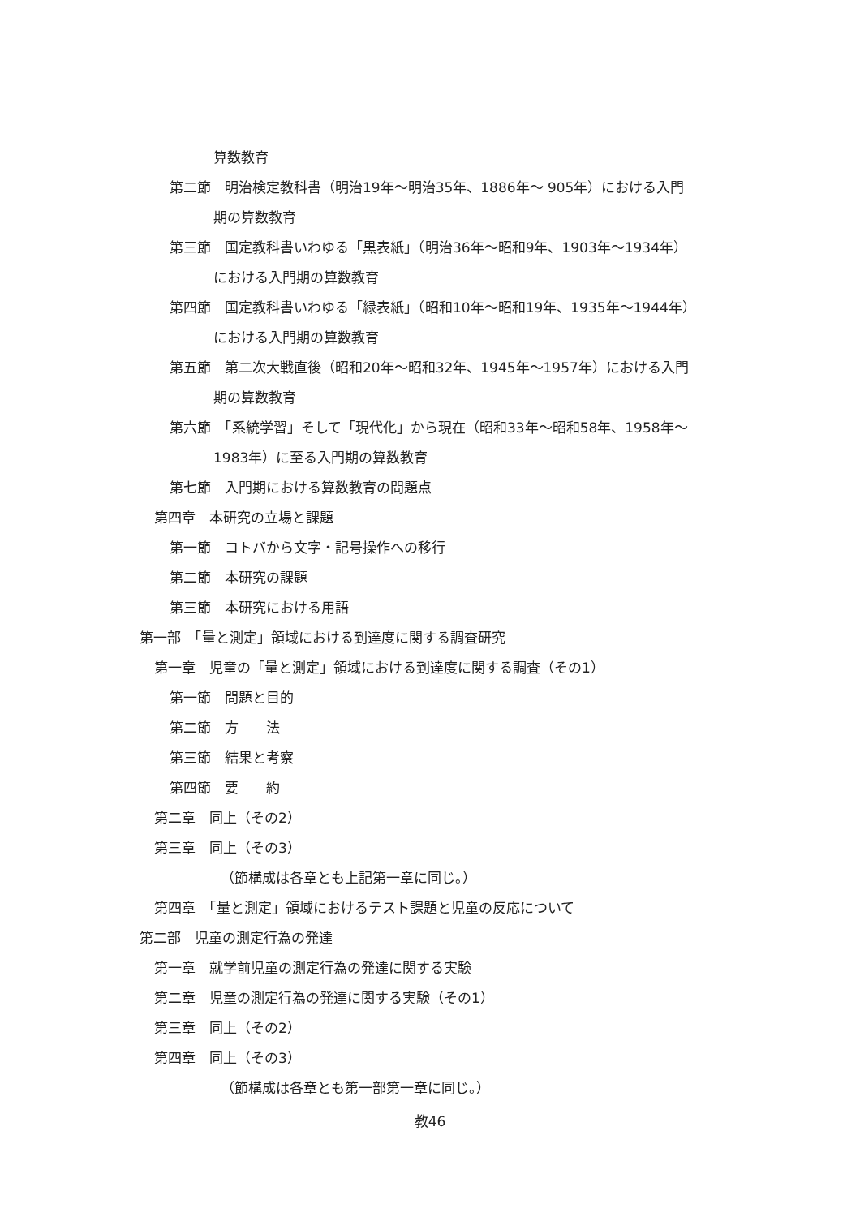算数教育
第二節　明治検定教科書（明治19年～明治35年、1886年～ 905年）における入門
期の算数教育
第三節　国定教科書いわゆる「黒表紙」（明治36年～昭和9年、1903年～1934年）
における入門期の算数教育
第四節　国定教科書いわゆる「緑表紙」（昭和10年～昭和19年、1935年～1944年）
における入門期の算数教育
第五節　第二次大戦直後（昭和20年～昭和32年、1945年～1957年）における入門
期の算数教育
第六節　「系統学習」そして「現代化」から現在（昭和33年～昭和58年、1958年～
1983年）に至る入門期の算数教育
第七節　入門期における算数教育の問題点
第四章　本研究の立場と課題
第一節　コトバから文字・記号操作への移行
第二節　本研究の課題
第三節　本研究における用語
第一部　「量と測定」領域における到達度に関する調査研究
第一章　児童の「量と測定」領域における到達度に関する調査（その1）
第一節　問題と目的
第二節　方　　法
第三節　結果と考察
第四節　要　　約
第二章　同上（その2）
第三章　同上（その3）
（節構成は各章とも上記第一章に同じ。）
第四章　「量と測定」領域におけるテスト課題と児童の反応について
第二部　児童の測定行為の発達
第一章　就学前児童の測定行為の発達に関する実験
第二章　児童の測定行為の発達に関する実験（その1）
第三章　同上（その2）
第四章　同上（その3）
（節構成は各章とも第一部第一章に同じ。）
教46